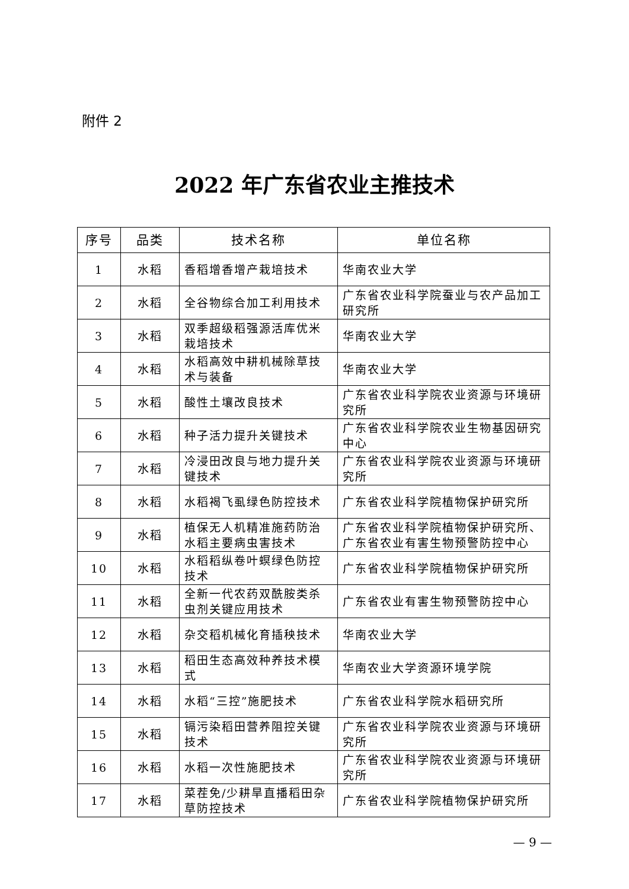附件 2
2022 年广东省农业主推技术
| 序号 | 品类 | 技术名称 | 单位名称 |
| --- | --- | --- | --- |
| 1 | 水稻 | 香稻增香增产栽培技术 | 华南农业大学 |
| 2 | 水稻 | 全谷物综合加工利用技术 | 广东省农业科学院蚕业与农产品加工研究所 |
| 3 | 水稻 | 双季超级稻强源活库优米栽培技术 | 华南农业大学 |
| 4 | 水稻 | 水稻高效中耕机械除草技术与装备 | 华南农业大学 |
| 5 | 水稻 | 酸性土壤改良技术 | 广东省农业科学院农业资源与环境研究所 |
| 6 | 水稻 | 种子活力提升关键技术 | 广东省农业科学院农业生物基因研究中心 |
| 7 | 水稻 | 冷浸田改良与地力提升关键技术 | 广东省农业科学院农业资源与环境研究所 |
| 8 | 水稻 | 水稻褐飞虱绿色防控技术 | 广东省农业科学院植物保护研究所 |
| 9 | 水稻 | 植保无人机精准施药防治水稻主要病虫害技术 | 广东省农业科学院植物保护研究所、广东省农业有害生物预警防控中心 |
| 10 | 水稻 | 水稻稻纵卷叶螟绿色防控技术 | 广东省农业科学院植物保护研究所 |
| 11 | 水稻 | 全新一代农药双酰胺类杀虫剂关键应用技术 | 广东省农业有害生物预警防控中心 |
| 12 | 水稻 | 杂交稻机械化育插秧技术 | 华南农业大学 |
| 13 | 水稻 | 稻田生态高效种养技术模式 | 华南农业大学资源环境学院 |
| 14 | 水稻 | 水稻“三控”施肥技术 | 广东省农业科学院水稻研究所 |
| 15 | 水稻 | 镉污染稻田营养阻控关键技术 | 广东省农业科学院农业资源与环境研究所 |
| 16 | 水稻 | 水稻一次性施肥技术 | 广东省农业科学院农业资源与环境研究所 |
| 17 | 水稻 | 菜茬免/少耕旱直播稻田杂草防控技术 | 广东省农业科学院植物保护研究所 |
— 9 —